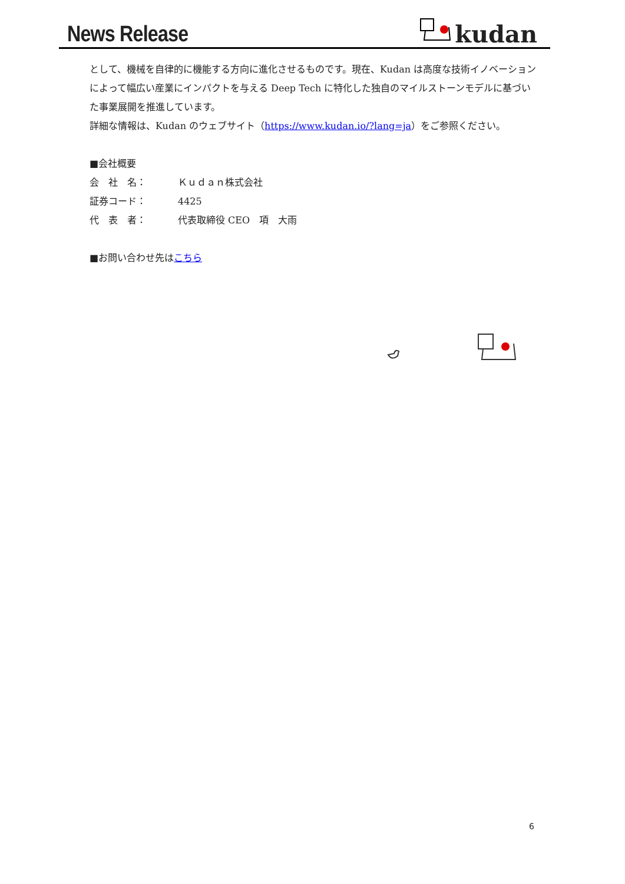News Release kudan
として、機械を自律的に機能する方向に進化させるものです。現在、Kudan は高度な技術イノベーションによって幅広い産業にインパクトを与える Deep Tech に特化した独自のマイルストーンモデルに基づいた事業展開を推進しています。
詳細な情報は、Kudan のウェブサイト（https://www.kudan.io/?lang=ja）をご参照ください。
■会社概要
会　社　名： Ｋｕｄａｎ株式会社
証券コード： 4425
代　表　者： 代表取締役 CEO　項　大雨
■お問い合わせ先はこちら
6